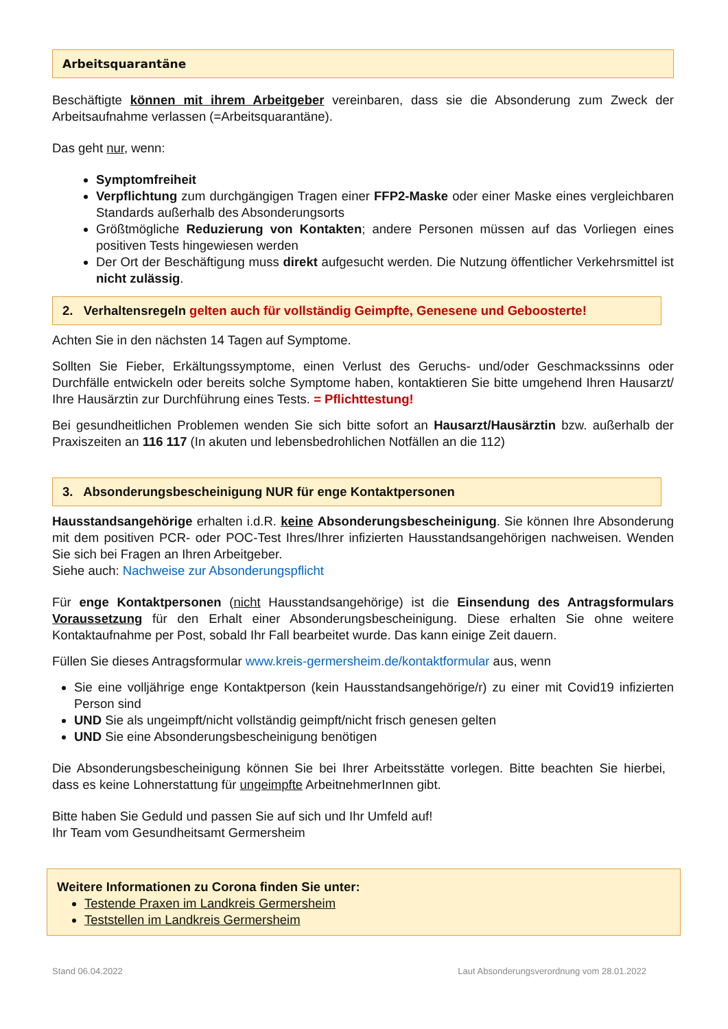Arbeitsquarantäne
Beschäftigte können mit ihrem Arbeitgeber vereinbaren, dass sie die Absonderung zum Zweck der Arbeitsaufnahme verlassen (=Arbeitsquarantäne).
Das geht nur, wenn:
Symptomfreiheit
Verpflichtung zum durchgängigen Tragen einer FFP2-Maske oder einer Maske eines vergleichbaren Standards außerhalb des Absonderungsorts
Größtmögliche Reduzierung von Kontakten; andere Personen müssen auf das Vorliegen eines positiven Tests hingewiesen werden
Der Ort der Beschäftigung muss direkt aufgesucht werden. Die Nutzung öffentlicher Verkehrsmittel ist nicht zulässig.
2. Verhaltensregeln gelten auch für vollständig Geimpfte, Genesene und Geboosterte!
Achten Sie in den nächsten 14 Tagen auf Symptome.
Sollten Sie Fieber, Erkältungssymptome, einen Verlust des Geruchs- und/oder Geschmackssinns oder Durchfälle entwickeln oder bereits solche Symptome haben, kontaktieren Sie bitte umgehend Ihren Hausarzt/ Ihre Hausärztin zur Durchführung eines Tests. = Pflichttestung!
Bei gesundheitlichen Problemen wenden Sie sich bitte sofort an Hausarzt/Hausärztin bzw. außerhalb der Praxiszeiten an 116 117 (In akuten und lebensbedrohlichen Notfällen an die 112)
3. Absonderungsbescheinigung NUR für enge Kontaktpersonen
Hausstandsangehörige erhalten i.d.R. keine Absonderungsbescheinigung. Sie können Ihre Absonderung mit dem positiven PCR- oder POC-Test Ihres/Ihrer infizierten Hausstandsangehörigen nachweisen. Wenden Sie sich bei Fragen an Ihren Arbeitgeber.
Siehe auch: Nachweise zur Absonderungspflicht
Für enge Kontaktpersonen (nicht Hausstandsangehörige) ist die Einsendung des Antragsformulars Voraussetzung für den Erhalt einer Absonderungsbescheinigung. Diese erhalten Sie ohne weitere Kontaktaufnahme per Post, sobald Ihr Fall bearbeitet wurde. Das kann einige Zeit dauern.
Füllen Sie dieses Antragsformular www.kreis-germersheim.de/kontaktformular aus, wenn
Sie eine volljährige enge Kontaktperson (kein Hausstandsangehörige/r) zu einer mit Covid19 infizierten Person sind
UND Sie als ungeimpft/nicht vollständig geimpft/nicht frisch genesen gelten
UND Sie eine Absonderungsbescheinigung benötigen
Die Absonderungsbescheinigung können Sie bei Ihrer Arbeitsstätte vorlegen. Bitte beachten Sie hierbei, dass es keine Lohnerstattung für ungeimpfte ArbeitnehmerInnen gibt.
Bitte haben Sie Geduld und passen Sie auf sich und Ihr Umfeld auf!
Ihr Team vom Gesundheitsamt Germersheim
Weitere Informationen zu Corona finden Sie unter:
Testende Praxen im Landkreis Germersheim
Teststellen im Landkreis Germersheim
Stand 06.04.2022 Laut Absonderungsverordnung vom 28.01.2022